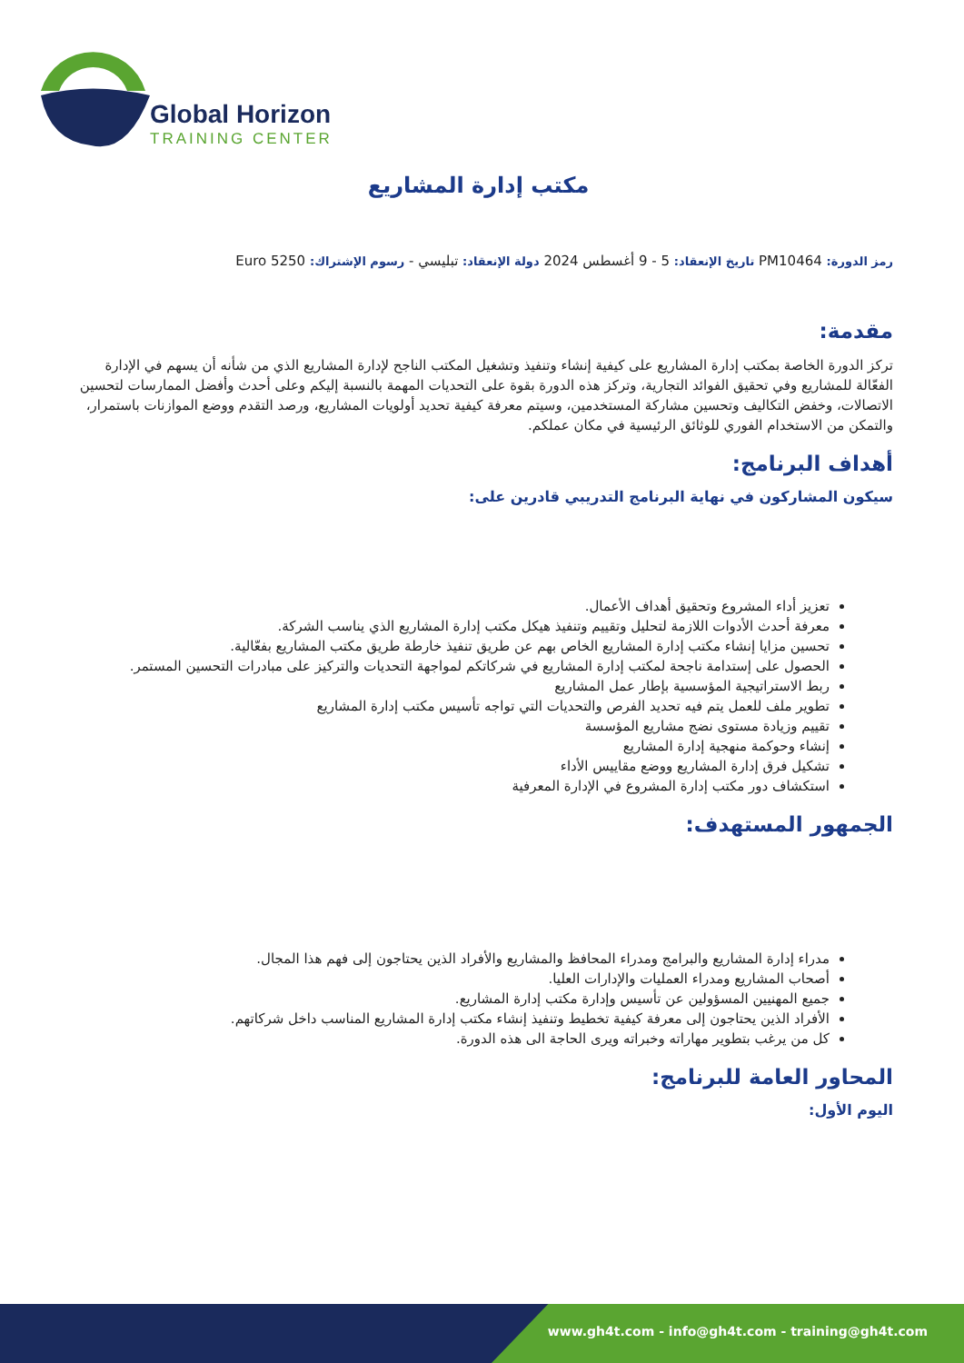Global Horizon
TRAINING CENTER
مكتب إدارة المشاريع
رمز الدورة: PM10464 تاريخ الإنعقاد: 5 - 9 أغسطس 2024 دولة الإنعقاد: تبليسي - رسوم الإشتراك: 5250 Euro
مقدمة:
تركز الدورة الخاصة بمكتب إدارة المشاريع على كيفية إنشاء وتنفيذ وتشغيل المكتب الناجح لإدارة المشاريع الذي من شأنه أن يسهم في الإدارة الفعّالة للمشاريع وفي تحقيق الفوائد التجارية، وتركز هذه الدورة بقوة على التحديات المهمة بالنسبة إليكم وعلى أحدث وأفضل الممارسات لتحسين الاتصالات، وخفض التكاليف وتحسين مشاركة المستخدمين، وسيتم معرفة كيفية تحديد أولويات المشاريع، ورصد التقدم ووضع الموازنات باستمرار، والتمكن من الاستخدام الفوري للوثائق الرئيسية في مكان عملكم.
أهداف البرنامج:
سيكون المشاركون في نهاية البرنامج التدريبي قادرين على:
تعزيز أداء المشروع وتحقيق أهداف الأعمال.
معرفة أحدث الأدوات اللازمة لتحليل وتقييم وتنفيذ هيكل مكتب إدارة المشاريع الذي يناسب الشركة.
تحسين مزايا إنشاء مكتب إدارة المشاريع الخاص بهم عن طريق تنفيذ خارطة طريق مكتب المشاريع بفعّالية.
الحصول على إستدامة ناجحة لمكتب إدارة المشاريع في شركاتكم لمواجهة التحديات والتركيز على مبادرات التحسين المستمر.
ربط الاستراتيجية المؤسسية بإطار عمل المشاريع
تطوير ملف للعمل يتم فيه تحديد الفرص والتحديات التي تواجه تأسيس مكتب إدارة المشاريع
تقييم وزيادة مستوى نضج مشاريع المؤسسة
إنشاء وحوكمة منهجية إدارة المشاريع
تشكيل فرق إدارة المشاريع ووضع مقاييس الأداء
استكشاف دور مكتب إدارة المشروع في الإدارة المعرفية
الجمهور المستهدف:
مدراء إدارة المشاريع والبرامج ومدراء المحافظ والمشاريع والأفراد الذين يحتاجون إلى فهم هذا المجال.
أصحاب المشاريع ومدراء العمليات والإدارات العليا.
جميع المهنيين المسؤولين عن تأسيس وإدارة مكتب إدارة المشاريع.
الأفراد الذين يحتاجون إلى معرفة كيفية تخطيط وتنفيذ إنشاء مكتب إدارة المشاريع المناسب داخل شركاتهم.
كل من يرغب بتطوير مهاراته وخبراته ويرى الحاجة الى هذه الدورة.
المحاور العامة للبرنامج:
اليوم الأول:
www.gh4t.com - info@gh4t.com - training@gh4t.com